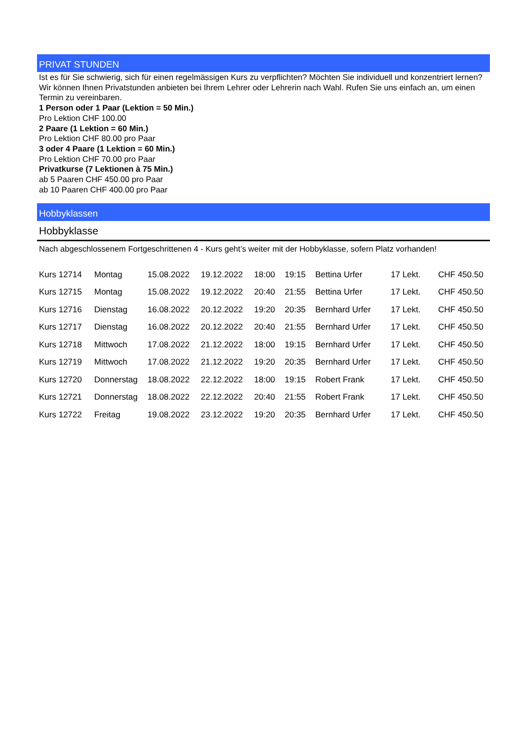PRIVAT STUNDEN
Ist es für Sie schwierig, sich für einen regelmässigen Kurs zu verpflichten? Möchten Sie individuell und konzentriert lernen? Wir können Ihnen Privatstunden anbieten bei Ihrem Lehrer oder Lehrerin nach Wahl. Rufen Sie uns einfach an, um einen Termin zu vereinbaren.
1 Person oder 1 Paar (Lektion = 50 Min.)
Pro Lektion CHF 100.00
2 Paare (1 Lektion = 60 Min.)
Pro Lektion CHF 80.00 pro Paar
3 oder 4 Paare (1 Lektion = 60 Min.)
Pro Lektion CHF 70.00 pro Paar
Privatkurse (7 Lektionen à 75 Min.)
ab 5 Paaren CHF 450.00 pro Paar
ab 10 Paaren CHF 400.00 pro Paar
Hobbyklassen
Hobbyklasse
Nach abgeschlossenem Fortgeschrittenen 4 - Kurs geht’s weiter mit der Hobbyklasse, sofern Platz vorhanden!
| Kurs 12714 | Montag | 15.08.2022 | 19.12.2022 | 18:00 | 19:15 | Bettina Urfer | 17 Lekt. | CHF 450.50 |
| Kurs 12715 | Montag | 15.08.2022 | 19.12.2022 | 20:40 | 21:55 | Bettina Urfer | 17 Lekt. | CHF 450.50 |
| Kurs 12716 | Dienstag | 16.08.2022 | 20.12.2022 | 19:20 | 20:35 | Bernhard Urfer | 17 Lekt. | CHF 450.50 |
| Kurs 12717 | Dienstag | 16.08.2022 | 20.12.2022 | 20:40 | 21:55 | Bernhard Urfer | 17 Lekt. | CHF 450.50 |
| Kurs 12718 | Mittwoch | 17.08.2022 | 21.12.2022 | 18:00 | 19:15 | Bernhard Urfer | 17 Lekt. | CHF 450.50 |
| Kurs 12719 | Mittwoch | 17.08.2022 | 21.12.2022 | 19:20 | 20:35 | Bernhard Urfer | 17 Lekt. | CHF 450.50 |
| Kurs 12720 | Donnerstag | 18.08.2022 | 22.12.2022 | 18:00 | 19:15 | Robert Frank | 17 Lekt. | CHF 450.50 |
| Kurs 12721 | Donnerstag | 18.08.2022 | 22.12.2022 | 20:40 | 21:55 | Robert Frank | 17 Lekt. | CHF 450.50 |
| Kurs 12722 | Freitag | 19.08.2022 | 23.12.2022 | 19:20 | 20:35 | Bernhard Urfer | 17 Lekt. | CHF 450.50 |